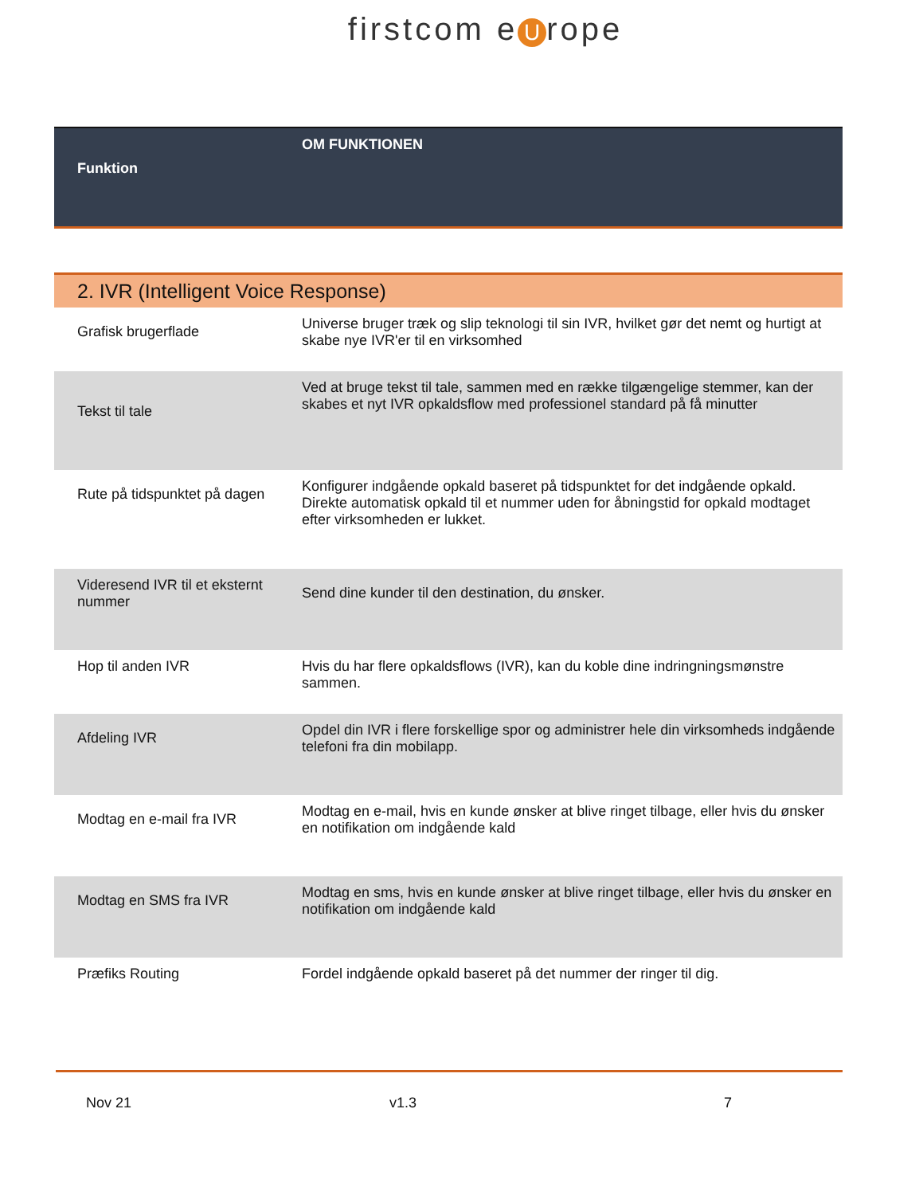firstcom e U rope
| Funktion | OM FUNKTIONEN |
| --- | --- |
| 2. IVR (Intelligent Voice Response) | |
| Grafisk brugerflade | Universe bruger træk og slip teknologi til sin IVR, hvilket gør det nemt og hurtigt at skabe nye IVR'er til en virksomhed |
| Tekst til tale | Ved at bruge tekst til tale, sammen med en række tilgængelige stemmer, kan der skabes et nyt IVR opkaldsflow med professionel standard på få minutter |
| Rute på tidspunktet på dagen | Konfigurer indgående opkald baseret på tidspunktet for det indgående opkald. Direkte automatisk opkald til et nummer uden for åbningstid for opkald modtaget efter virksomheden er lukket. |
| Videresend IVR til et eksternt nummer | Send dine kunder til den destination, du ønsker. |
| Hop til anden IVR | Hvis du har flere opkaldsflows (IVR), kan du koble dine indringningsmønstre sammen. |
| Afdeling IVR | Opdel din IVR i flere forskellige spor og administrer hele din virksomheds indgående telefoni fra din mobilapp. |
| Modtag en e-mail fra IVR | Modtag en e-mail, hvis en kunde ønsker at blive ringet tilbage, eller hvis du ønsker en notifikation om indgående kald |
| Modtag en SMS fra IVR | Modtag en sms, hvis en kunde ønsker at blive ringet tilbage, eller hvis du ønsker en notifikation om indgående kald |
| Præfiks Routing | Fordel indgående opkald baseret på det nummer der ringer til dig. |
Nov 21 v1.3 7